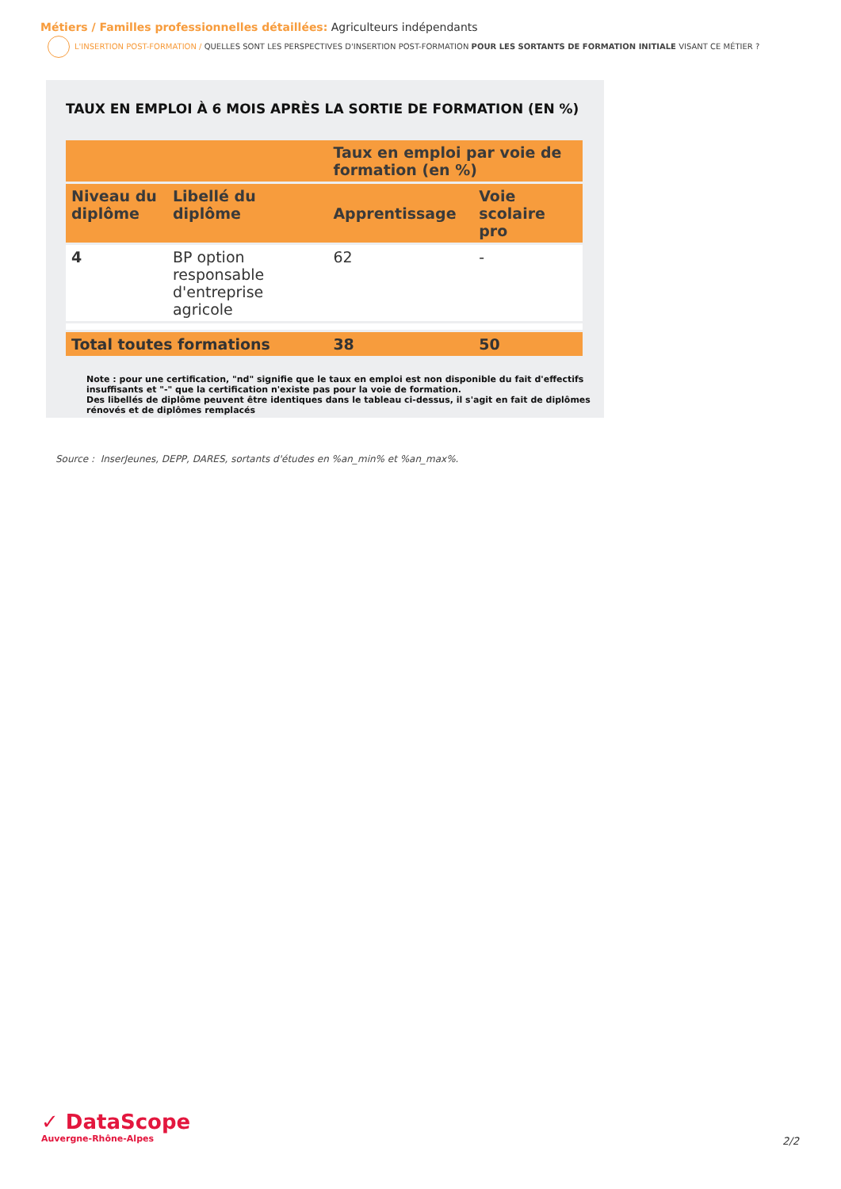Métiers / Familles professionnelles détaillées: Agriculteurs indépendants
L'INSERTION POST-FORMATION / QUELLES SONT LES PERSPECTIVES D'INSERTION POST-FORMATION POUR LES SORTANTS DE FORMATION INITIALE VISANT CE MÉTIER ?
TAUX EN EMPLOI À 6 MOIS APRÈS LA SORTIE DE FORMATION (EN %)
| | | Taux en emploi par voie de formation (en %) | |
| --- | --- | --- | --- |
| Niveau du diplôme | Libellé du diplôme | Apprentissage | Voie scolaire pro |
| 4 | BP option responsable d'entreprise agricole | 62 | - |
| Total toutes formations | | 38 | 50 |
Note : pour une certification, "nd" signifie que le taux en emploi est non disponible du fait d'effectifs insuffisants et "-" que la certification n'existe pas pour la voie de formation.
Des libellés de diplôme peuvent être identiques dans le tableau ci-dessus, il s'agit en fait de diplômes rénovés et de diplômes remplacés
Source : InserJeunes, DEPP, DARES, sortants d'études en %an_min% et %an_max%.
✓ DataScope
Auvergne-Rhône-Alpes
2/2